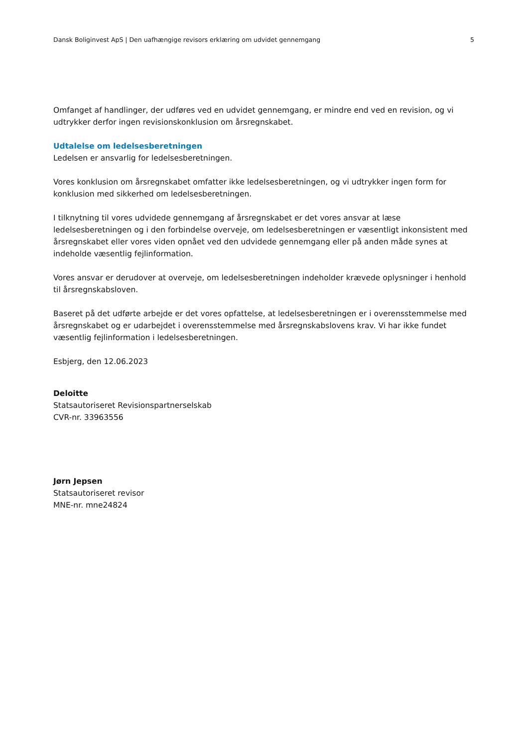Dansk Boliginvest ApS | Den uafhængige revisors erklæring om udvidet gennemgang 5
Omfanget af handlinger, der udføres ved en udvidet gennemgang, er mindre end ved en revision, og vi udtrykker derfor ingen revisionskonklusion om årsregnskabet.
Udtalelse om ledelsesberetningen
Ledelsen er ansvarlig for ledelsesberetningen.
Vores konklusion om årsregnskabet omfatter ikke ledelsesberetningen, og vi udtrykker ingen form for konklusion med sikkerhed om ledelsesberetningen.
I tilknytning til vores udvidede gennemgang af årsregnskabet er det vores ansvar at læse ledelsesberetningen og i den forbindelse overveje, om ledelsesberetningen er væsentligt inkonsistent med årsregnskabet eller vores viden opnået ved den udvidede gennemgang eller på anden måde synes at indeholde væsentlig fejlinformation.
Vores ansvar er derudover at overveje, om ledelsesberetningen indeholder krævede oplysninger i henhold til årsregnskabsloven.
Baseret på det udførte arbejde er det vores opfattelse, at ledelsesberetningen er i overensstemmelse med årsregnskabet og er udarbejdet i overensstemmelse med årsregnskabslovens krav. Vi har ikke fundet væsentlig fejlinformation i ledelsesberetningen.
Esbjerg, den 12.06.2023
Deloitte
Statsautoriseret Revisionspartnerselskab
CVR-nr. 33963556
Jørn Jepsen
Statsautoriseret revisor
MNE-nr. mne24824